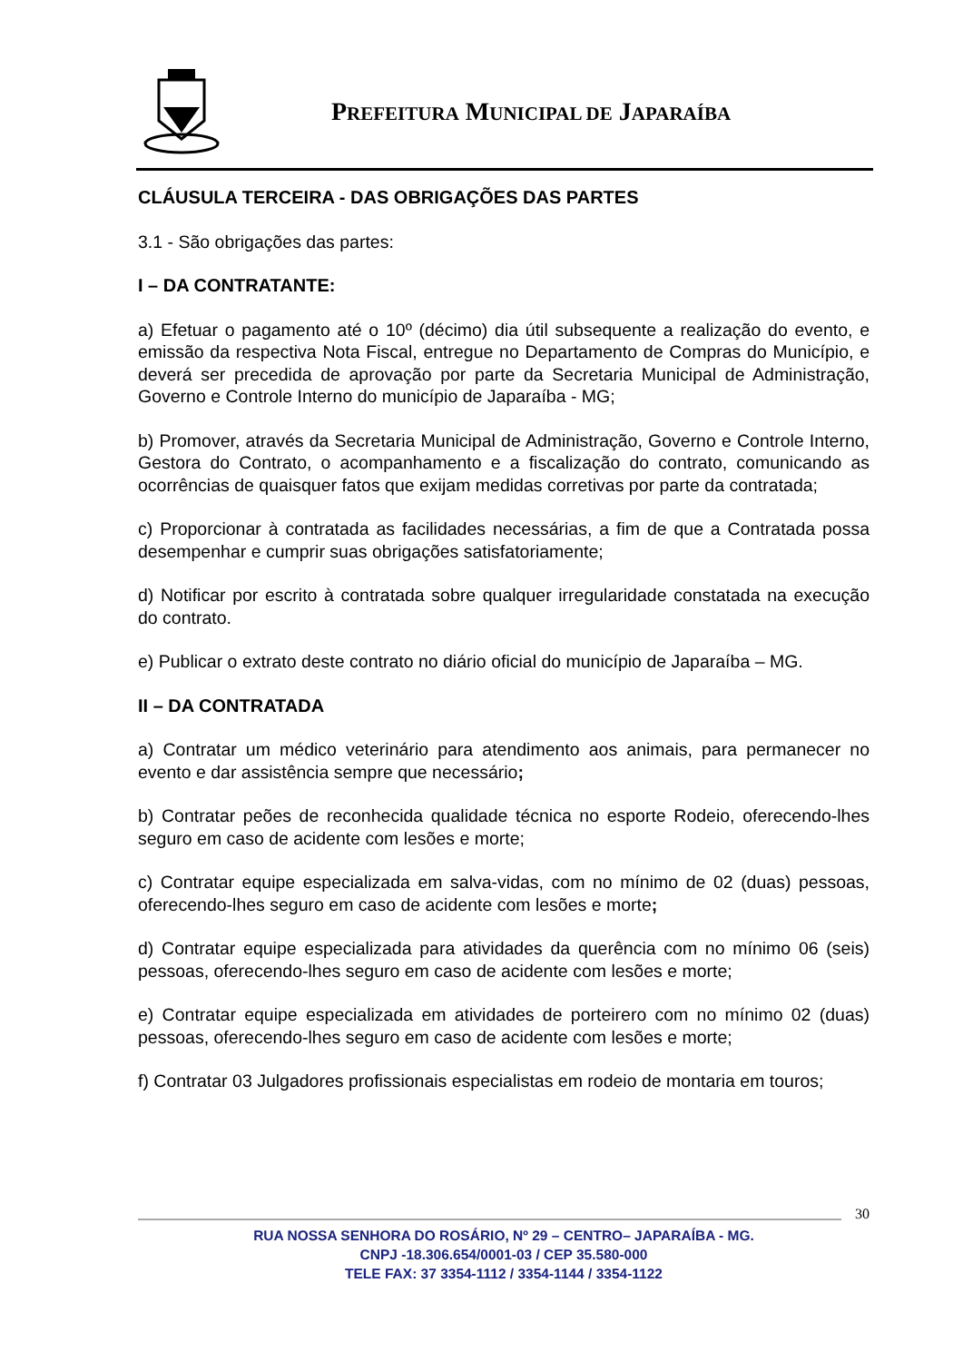PREFEITURA MUNICIPAL DE JAPARAÍBA
CLÁUSULA TERCEIRA - DAS OBRIGAÇÕES DAS PARTES
3.1 - São obrigações das partes:
I – DA CONTRATANTE:
a) Efetuar o pagamento até o 10º (décimo) dia útil subsequente a realização do evento, e emissão da respectiva Nota Fiscal, entregue no Departamento de Compras do Município, e deverá ser precedida de aprovação por parte da Secretaria Municipal de Administração, Governo e Controle Interno do município de Japaraíba - MG;
b) Promover, através da Secretaria Municipal de Administração, Governo e Controle Interno, Gestora do Contrato, o acompanhamento e a fiscalização do contrato, comunicando as ocorrências de quaisquer fatos que exijam medidas corretivas por parte da contratada;
c) Proporcionar à contratada as facilidades necessárias, a fim de que a Contratada possa desempenhar e cumprir suas obrigações satisfatoriamente;
d) Notificar por escrito à contratada sobre qualquer irregularidade constatada na execução do contrato.
e) Publicar o extrato deste contrato no diário oficial do município de Japaraíba – MG.
II – DA CONTRATADA
a) Contratar um médico veterinário para atendimento aos animais, para permanecer no evento e dar assistência sempre que necessário;
b) Contratar peões de reconhecida qualidade técnica no esporte Rodeio, oferecendo-lhes seguro em caso de acidente com lesões e morte;
c) Contratar equipe especializada em salva-vidas, com no mínimo de 02 (duas) pessoas, oferecendo-lhes seguro em caso de acidente com lesões e morte;
d) Contratar equipe especializada para atividades da querência com no mínimo 06 (seis) pessoas, oferecendo-lhes seguro em caso de acidente com lesões e morte;
e) Contratar equipe especializada em atividades de porteirero com no mínimo 02 (duas) pessoas, oferecendo-lhes seguro em caso de acidente com lesões e morte;
f) Contratar 03 Julgadores profissionais especialistas em rodeio de montaria em touros;
30
RUA NOSSA SENHORA DO ROSÁRIO, Nº 29 – CENTRO– JAPARAÍBA - MG.
CNPJ -18.306.654/0001-03 / CEP 35.580-000
TELE FAX: 37 3354-1112 / 3354-1144 / 3354-1122